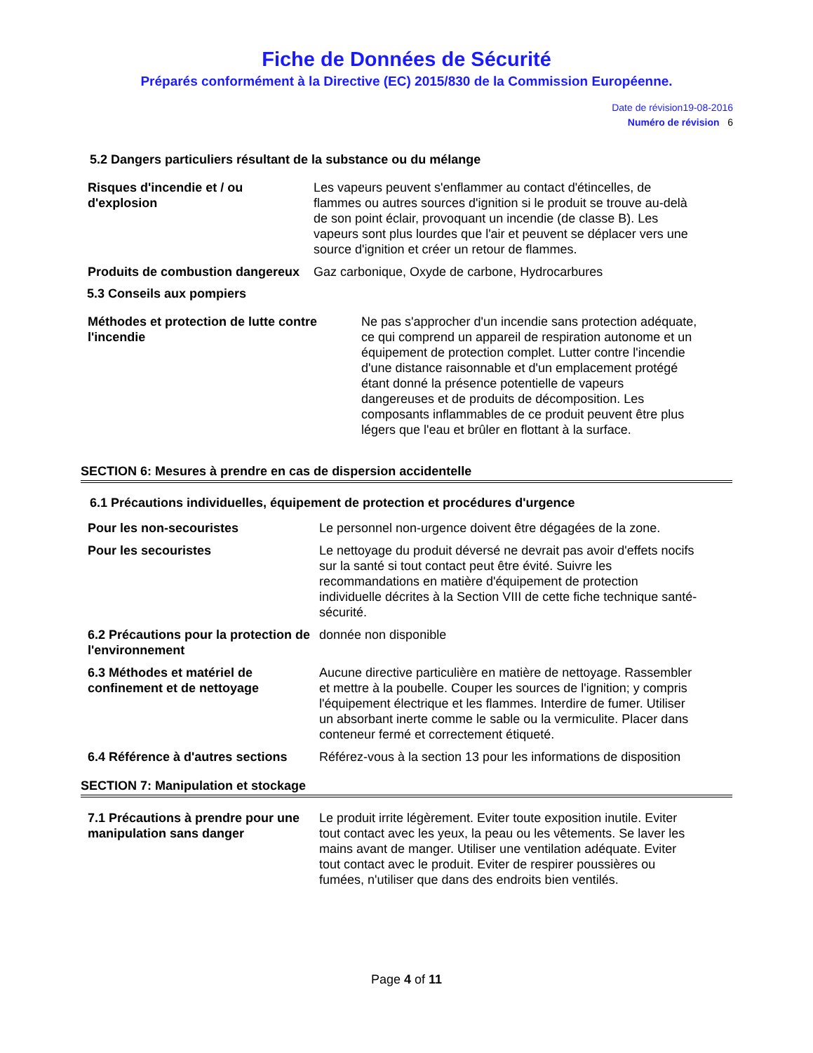Fiche de Données de Sécurité
Préparés conformément à la Directive (EC) 2015/830 de la Commission Européenne.
Date de révision19-08-2016
Numéro de révision 6
5.2 Dangers particuliers résultant de la substance ou du mélange
Risques d'incendie et / ou d'explosion
Les vapeurs peuvent s'enflammer au contact d'étincelles, de flammes ou autres sources d'ignition si le produit se trouve au-delà de son point éclair, provoquant un incendie (de classe B). Les vapeurs sont plus lourdes que l'air et peuvent se déplacer vers une source d'ignition et créer un retour de flammes.
Produits de combustion dangereux
Gaz carbonique, Oxyde de carbone, Hydrocarbures
5.3 Conseils aux pompiers
Méthodes et protection de lutte contre l'incendie
Ne pas s'approcher d'un incendie sans protection adéquate, ce qui comprend un appareil de respiration autonome et un équipement de protection complet. Lutter contre l'incendie d'une distance raisonnable et d'un emplacement protégé étant donné la présence potentielle de vapeurs dangereuses et de produits de décomposition. Les composants inflammables de ce produit peuvent être plus légers que l'eau et brûler en flottant à la surface.
SECTION 6: Mesures à prendre en cas de dispersion accidentelle
6.1 Précautions individuelles, équipement de protection et procédures d'urgence
Pour les non-secouristes Le personnel non-urgence doivent être dégagées de la zone.
Pour les secouristes Le nettoyage du produit déversé ne devrait pas avoir d'effets nocifs sur la santé si tout contact peut être évité. Suivre les recommandations en matière d'équipement de protection individuelle décrites à la Section VIII de cette fiche technique santé-sécurité.
6.2 Précautions pour la protection de l'environnement
donnée non disponible
6.3 Méthodes et matériel de confinement et de nettoyage
Aucune directive particulière en matière de nettoyage. Rassembler et mettre à la poubelle. Couper les sources de l'ignition; y compris l'équipement électrique et les flammes. Interdire de fumer. Utiliser un absorbant inerte comme le sable ou la vermiculite. Placer dans conteneur fermé et correctement étiqueté.
6.4 Référence à d'autres sections
Référez-vous à la section 13 pour les informations de disposition
SECTION 7: Manipulation et stockage
7.1 Précautions à prendre pour une manipulation sans danger
Le produit irrite légèrement. Eviter toute exposition inutile. Eviter tout contact avec les yeux, la peau ou les vêtements. Se laver les mains avant de manger. Utiliser une ventilation adéquate. Eviter tout contact avec le produit. Eviter de respirer poussières ou fumées, n'utiliser que dans des endroits bien ventilés.
Page 4 of 11